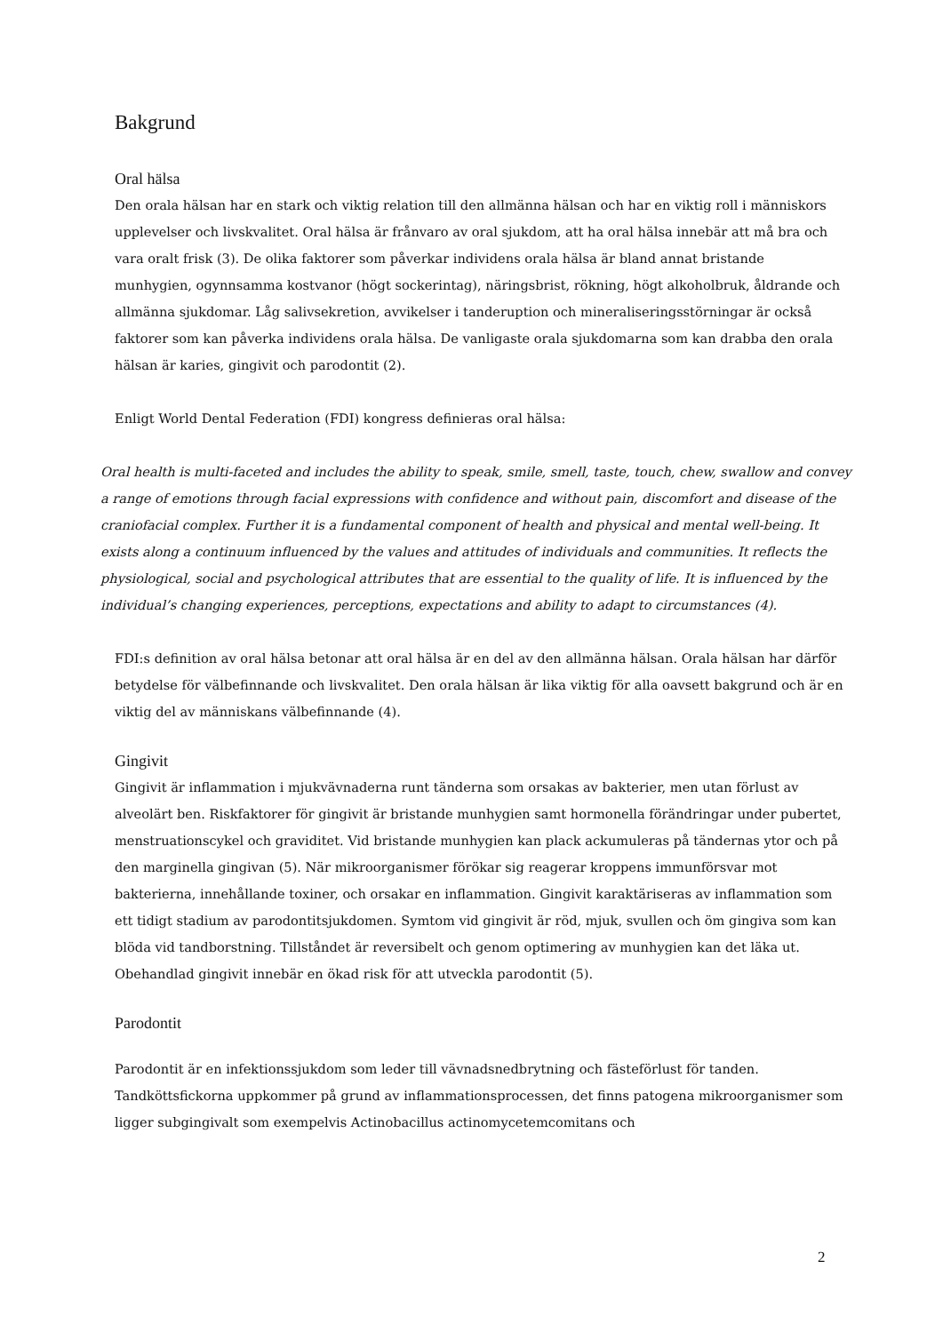Bakgrund
Oral hälsa
Den orala hälsan har en stark och viktig relation till den allmänna hälsan och har en viktig roll i människors upplevelser och livskvalitet. Oral hälsa är frånvaro av oral sjukdom, att ha oral hälsa innebär att må bra och vara oralt frisk (3). De olika faktorer som påverkar individens orala hälsa är bland annat bristande munhygien, ogynnsamma kostvanor (högt sockerintag), näringsbrist, rökning, högt alkoholbruk, åldrande och allmänna sjukdomar. Låg salivsekretion, avvikelser i tanderuption och mineraliseringsstörningar är också faktorer som kan påverka individens orala hälsa. De vanligaste orala sjukdomarna som kan drabba den orala hälsan är karies, gingivit och parodontit (2).
Enligt World Dental Federation (FDI) kongress definieras oral hälsa:
Oral health is multi-faceted and includes the ability to speak, smile, smell, taste, touch, chew, swallow and convey a range of emotions through facial expressions with confidence and without pain, discomfort and disease of the craniofacial complex. Further it is a fundamental component of health and physical and mental well-being. It exists along a continuum influenced by the values and attitudes of individuals and communities. It reflects the physiological, social and psychological attributes that are essential to the quality of life. It is influenced by the individual’s changing experiences, perceptions, expectations and ability to adapt to circumstances (4).
FDI:s definition av oral hälsa betonar att oral hälsa är en del av den allmänna hälsan. Orala hälsan har därför betydelse för välbefinnande och livskvalitet. Den orala hälsan är lika viktig för alla oavsett bakgrund och är en viktig del av människans välbefinnande (4).
Gingivit
Gingivit är inflammation i mjukvävnaderna runt tänderna som orsakas av bakterier, men utan förlust av alveolärt ben. Riskfaktorer för gingivit är bristande munhygien samt hormonella förändringar under pubertet, menstruationscykel och graviditet. Vid bristande munhygien kan plack ackumuleras på tändernas ytor och på den marginella gingivan (5). När mikroorganismer förökar sig reagerar kroppens immunförsvar mot bakterierna, innehållande toxiner, och orsakar en inflammation. Gingivit karaktäriseras av inflammation som ett tidigt stadium av parodontitsjukdomen. Symtom vid gingivit är röd, mjuk, svullen och öm gingiva som kan blöda vid tandborstning. Tillståndet är reversibelt och genom optimering av munhygien kan det läka ut. Obehandlad gingivit innebär en ökad risk för att utveckla parodontit (5).
Parodontit
Parodontit är en infektionssjukdom som leder till vävnadsnedbrytning och fästeförlust för tanden. Tandköttsfickorna uppkommer på grund av inflammationsprocessen, det finns patogena mikroorganismer som ligger subgingivalt som exempelvis Actinobacillus actinomycetemcomitans och
2